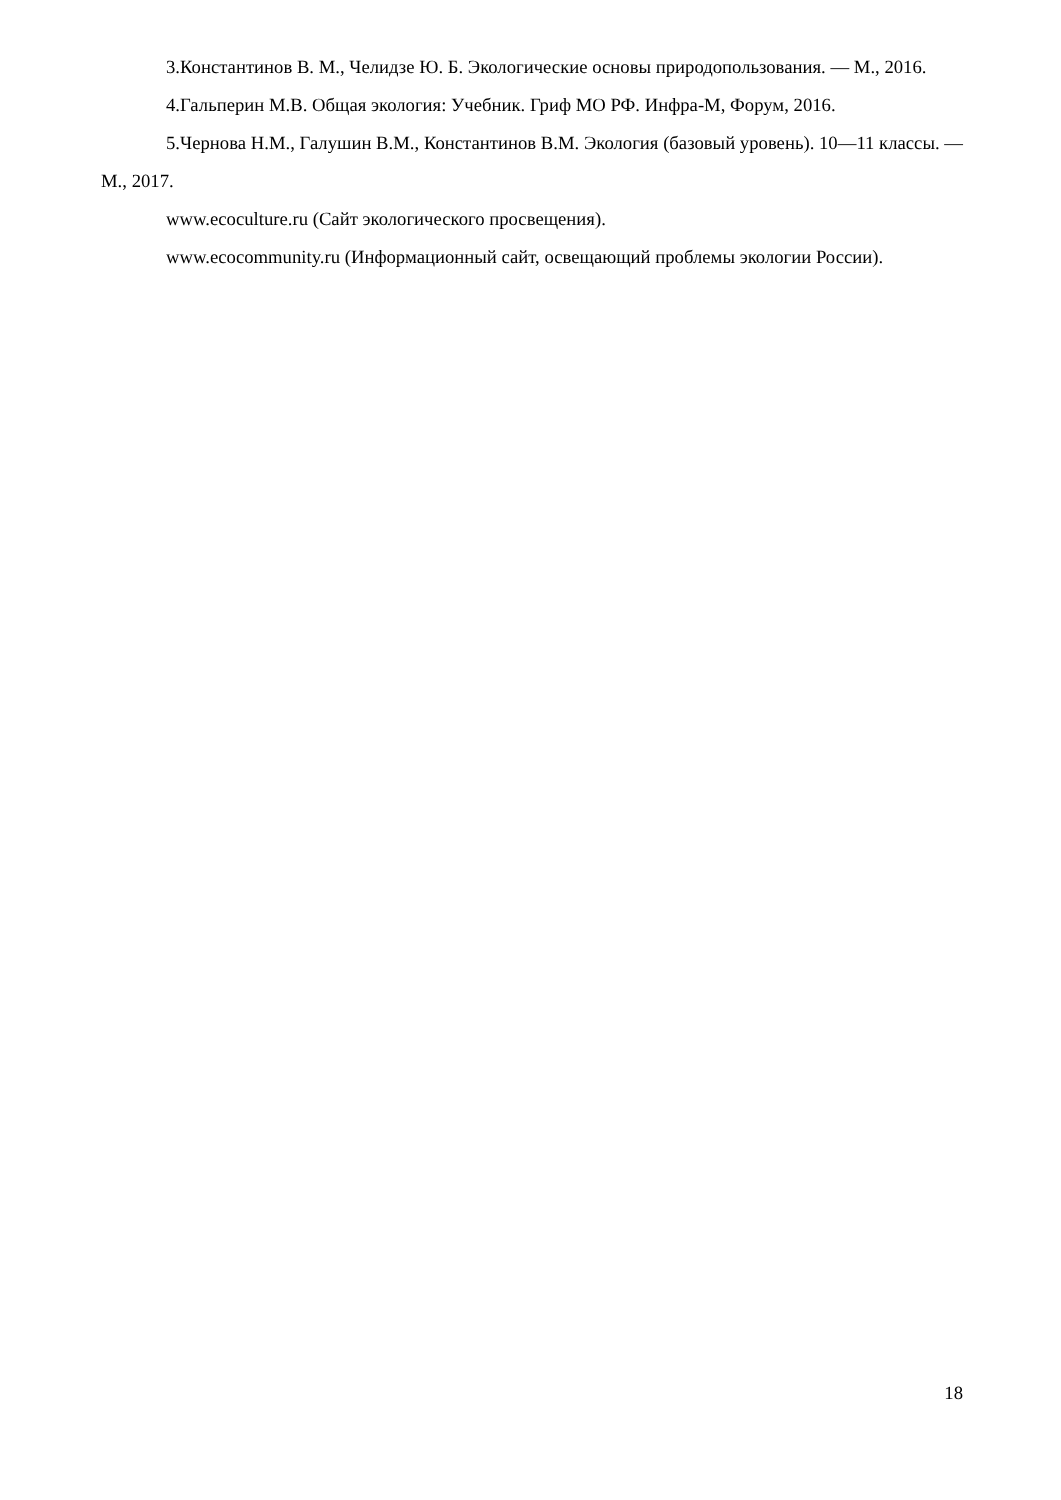3.Константинов В. М., Челидзе Ю. Б. Экологические основы природопользования. — М., 2016.
4.Гальперин М.В. Общая экология: Учебник. Гриф МО РФ. Инфра-М, Форум, 2016.
5.Чернова Н.М., Галушин В.М., Константинов В.М. Экология (базовый уровень). 10—11 классы. — М., 2017.
www.ecoculture.ru (Сайт экологического просвещения).
www.ecocommunity.ru (Информационный сайт, освещающий проблемы экологии России).
18